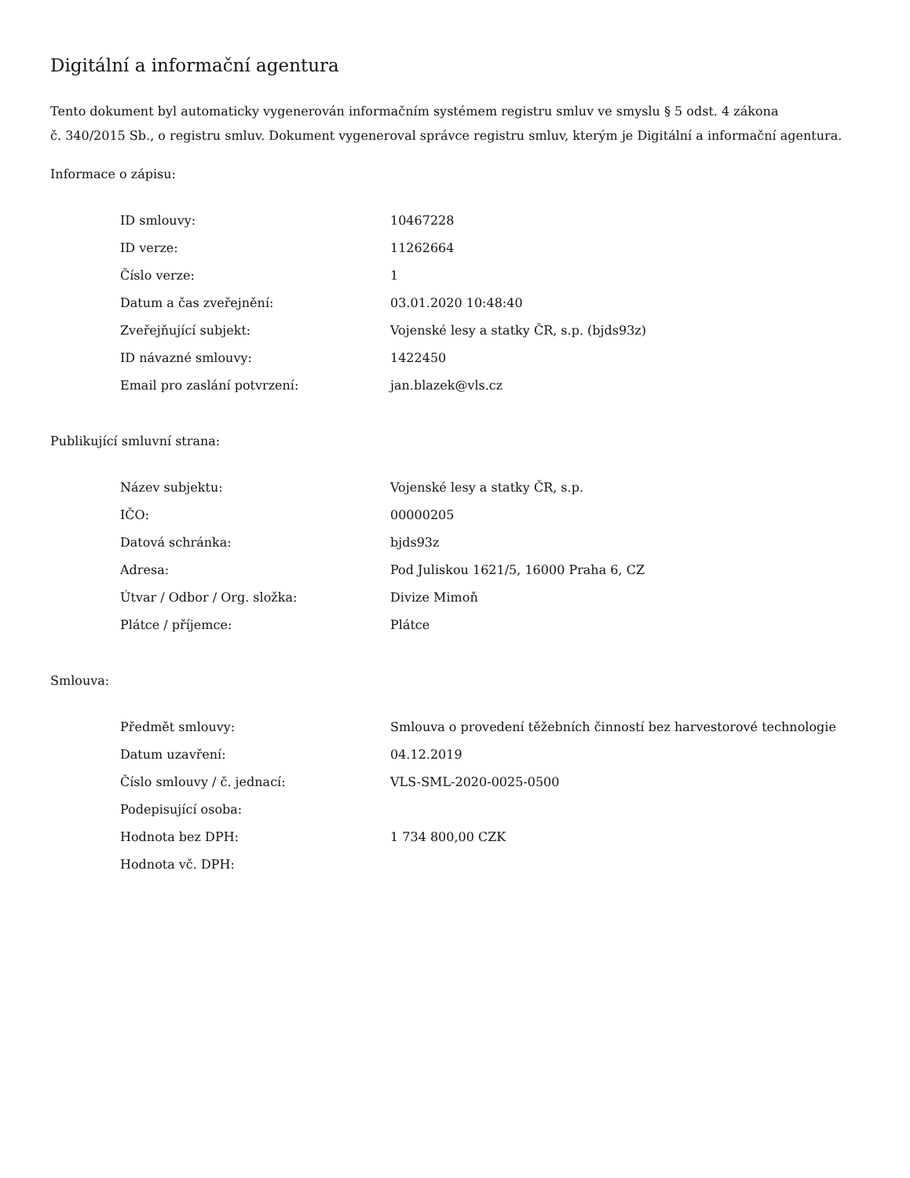Digitální a informační agentura
Tento dokument byl automaticky vygenerován informačním systémem registru smluv ve smyslu § 5 odst. 4 zákona
č. 340/2015 Sb., o registru smluv. Dokument vygeneroval správce registru smluv, kterým je Digitální a informační agentura.
Informace o zápisu:
| ID smlouvy: | 10467228 |
| ID verze: | 11262664 |
| Číslo verze: | 1 |
| Datum a čas zveřejnění: | 03.01.2020 10:48:40 |
| Zveřejňující subjekt: | Vojenské lesy a statky ČR, s.p. (bjds93z) |
| ID návazné smlouvy: | 1422450 |
| Email pro zaslání potvrzení: | jan.blazek@vls.cz |
Publikující smluvní strana:
| Název subjektu: | Vojenské lesy a statky ČR, s.p. |
| IČO: | 00000205 |
| Datová schránka: | bjds93z |
| Adresa: | Pod Juliskou 1621/5, 16000 Praha 6, CZ |
| Útvar / Odbor / Org. složka: | Divize Mimoň |
| Plátce / příjemce: | Plátce |
Smlouva:
| Předmět smlouvy: | Smlouva o provedení těžebních činností bez harvestorové technologie |
| Datum uzavření: | 04.12.2019 |
| Číslo smlouvy / č. jednací: | VLS-SML-2020-0025-0500 |
| Podepisující osoba: | |
| Hodnota bez DPH: | 1 734 800,00 CZK |
| Hodnota vč. DPH: | |